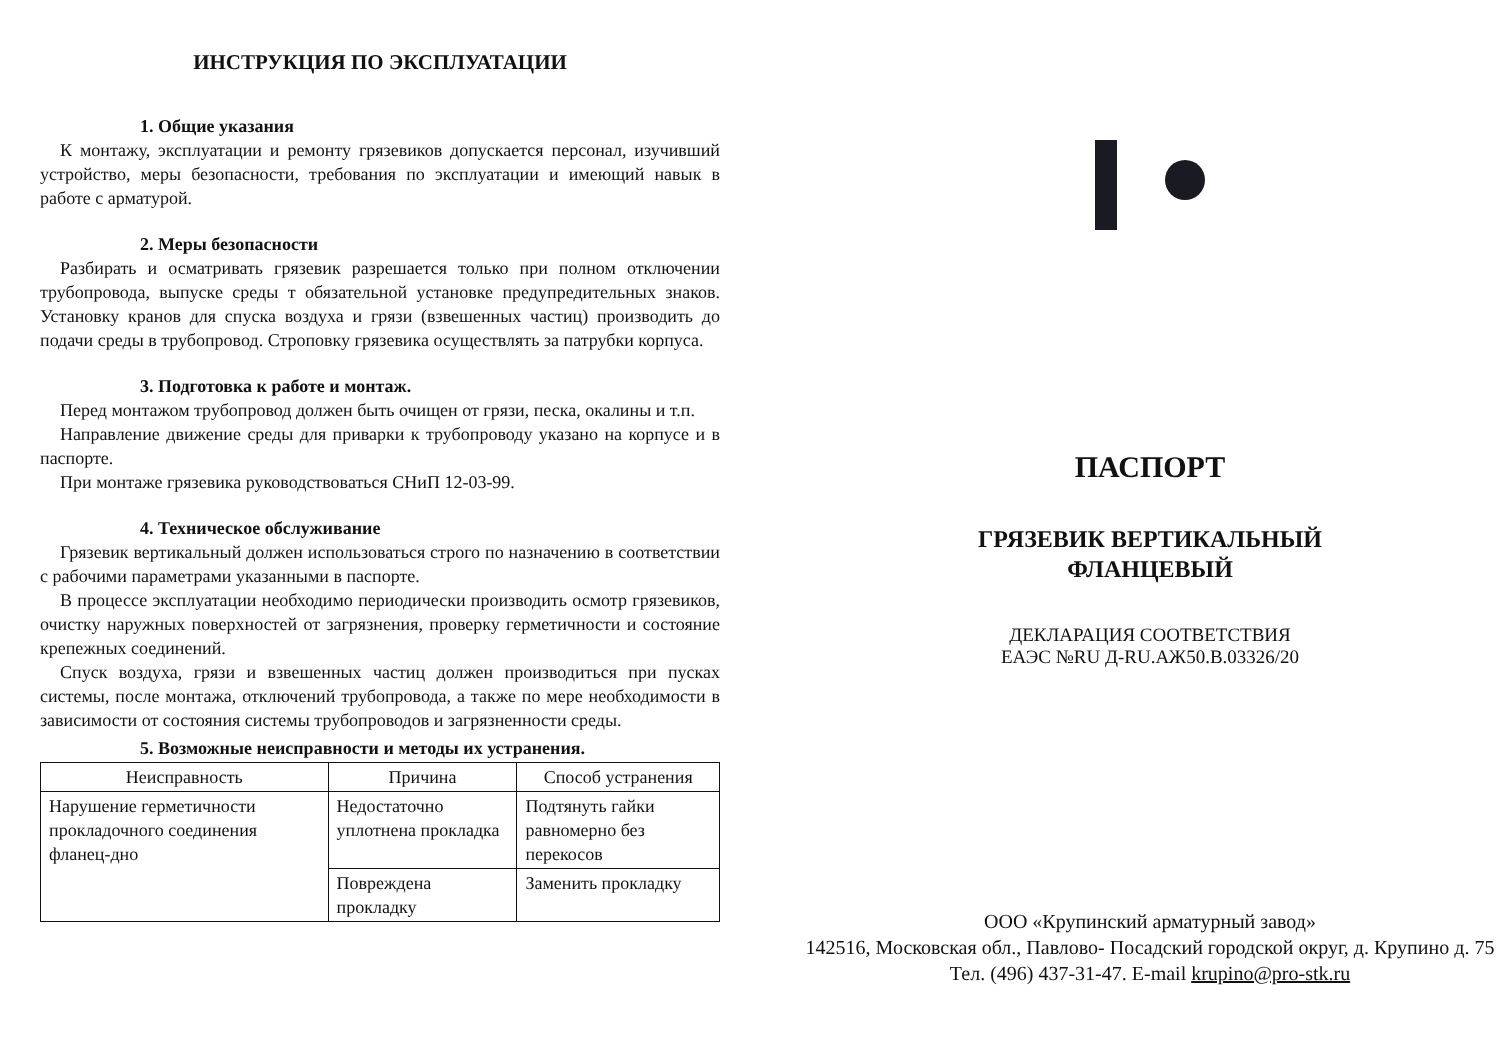ИНСТРУКЦИЯ ПО ЭКСПЛУАТАЦИИ
1. Общие указания
К монтажу, эксплуатации и ремонту грязевиков допускается персонал, изучивший устройство, меры безопасности, требования по эксплуатации и имеющий навык в работе с арматурой.
2. Меры безопасности
Разбирать и осматривать грязевик разрешается только при полном отключении трубопровода, выпуске среды т обязательной установке предупредительных знаков. Установку кранов для спуска воздуха и грязи (взвешенных частиц) производить до подачи среды в трубопровод. Строповку грязевика осуществлять за патрубки корпуса.
3. Подготовка к работе и монтаж.
Перед монтажом трубопровод должен быть очищен от грязи, песка, окалины и т.п.
Направление движение среды для приварки к трубопроводу указано на корпусе и в паспорте.
При монтаже грязевика руководствоваться СНиП 12-03-99.
4. Техническое обслуживание
Грязевик вертикальный должен использоваться строго по назначению в соответствии с рабочими параметрами указанными в паспорте.
В процессе эксплуатации необходимо периодически производить осмотр грязевиков, очистку наружных поверхностей от загрязнения, проверку герметичности и состояние крепежных соединений.
Спуск воздуха, грязи и взвешенных частиц должен производиться при пусках системы, после монтажа, отключений трубопровода, а также по мере необходимости в зависимости от состояния системы трубопроводов и загрязненности среды.
5. Возможные неисправности и методы их устранения.
| Неисправность | Причина | Способ устранения |
| --- | --- | --- |
| Нарушение герметичности прокладочного соединения фланец-дно | Недостаточно уплотнена прокладка | Подтянуть гайки равномерно без перекосов |
| | Повреждена прокладку | Заменить прокладку |
ПАСПОРТ
ГРЯЗЕВИК ВЕРТИКАЛЬНЫЙ
ФЛАНЦЕВЫЙ
ДЕКЛАРАЦИЯ СООТВЕТСТВИЯ
ЕАЭС №RU Д-RU.АЖ50.В.03326/20
ООО «Крупинский арматурный завод»
142516, Московская обл., Павлово- Посадский городской округ, д. Крупино д. 75
Тел. (496) 437-31-47. E-mail krupino@pro-stk.ru